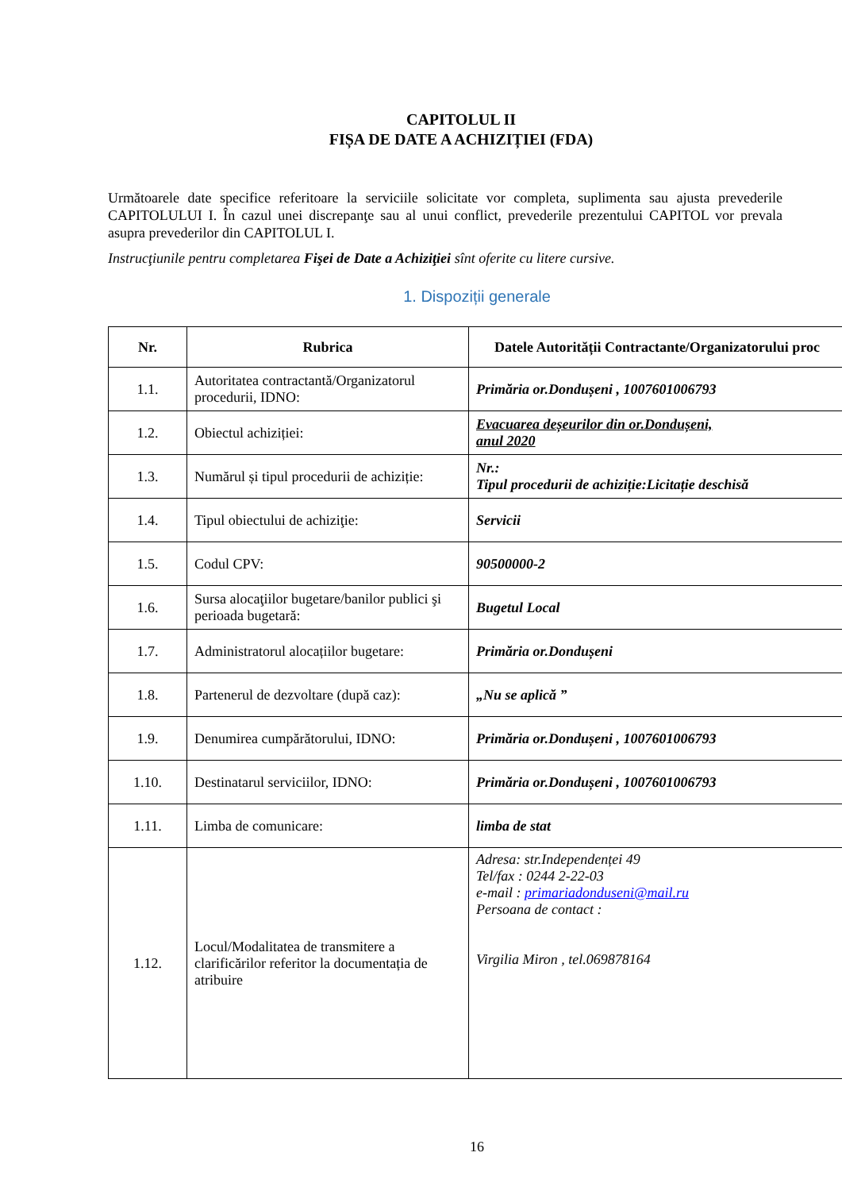CAPITOLUL II
FIȘA DE DATE A ACHIZIȚIEI (FDA)
Următoarele date specifice referitoare la serviciile solicitate vor completa, suplimenta sau ajusta prevederile CAPITOLULUI I. În cazul unei discrepanţe sau al unui conflict, prevederile prezentului CAPITOL vor prevala asupra prevederilor din CAPITOLUL I.
Instrucţiunile pentru completarea Fişei de Date a Achiziţiei sînt oferite cu litere cursive.
1. Dispoziții generale
| Nr. | Rubrica | Datele Autorității Contractante/Organizatorului proc |
| --- | --- | --- |
| 1.1. | Autoritatea contractantă/Organizatorul procedurii, IDNO: | Primăria or.Dondușeni , 1007601006793 |
| 1.2. | Obiectul achiziției: | Evacuarea deșeurilor din or.Dondușeni, anul 2020 |
| 1.3. | Numărul și tipul procedurii de achiziție: | Nr.: Tipul procedurii de achiziție:Licitație deschisă |
| 1.4. | Tipul obiectului de achiziţie: | Servicii |
| 1.5. | Codul CPV: | 90500000-2 |
| 1.6. | Sursa alocaţiilor bugetare/banilor publici şi perioada bugetară: | Bugetul Local |
| 1.7. | Administratorul alocațiilor bugetare: | Primăria or.Dondușeni |
| 1.8. | Partenerul de dezvoltare (după caz): | „Nu se aplică ” |
| 1.9. | Denumirea cumpărătorului, IDNO: | Primăria or.Dondușeni , 1007601006793 |
| 1.10. | Destinatarul serviciilor, IDNO: | Primăria or.Dondușeni , 1007601006793 |
| 1.11. | Limba de comunicare: | limba de stat |
| 1.12. | Locul/Modalitatea de transmitere a clarificărilor referitor la documentația de atribuire | Adresa: str.Independenței 49 Tel/fax : 0244 2-22-03 e-mail : primariadonduseni@mail.ru Persoana de contact : Virgilia Miron , tel.069878164 |
16